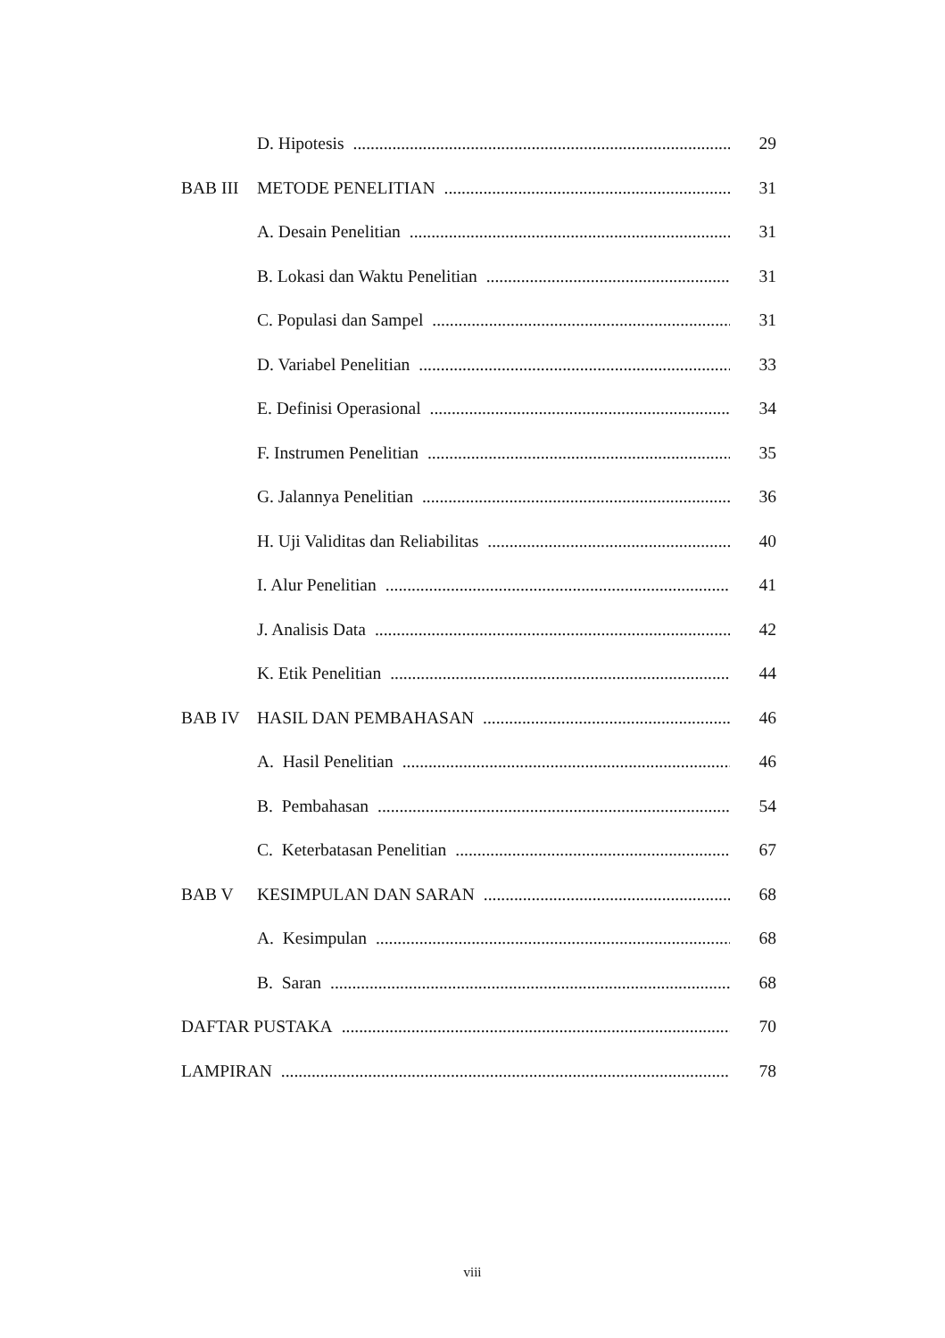D. Hipotesis 29
BAB III METODE PENELITIAN 31
A. Desain Penelitian 31
B. Lokasi dan Waktu Penelitian 31
C. Populasi dan Sampel 31
D. Variabel Penelitian 33
E. Definisi Operasional 34
F. Instrumen Penelitian 35
G. Jalannya Penelitian 36
H. Uji Validitas dan Reliabilitas 40
I. Alur Penelitian 41
J. Analisis Data 42
K. Etik Penelitian 44
BAB IV HASIL DAN PEMBAHASAN 46
A. Hasil Penelitian 46
B. Pembahasan 54
C. Keterbatasan Penelitian 67
BAB V KESIMPULAN DAN SARAN 68
A. Kesimpulan 68
B. Saran 68
DAFTAR PUSTAKA 70
LAMPIRAN 78
viii